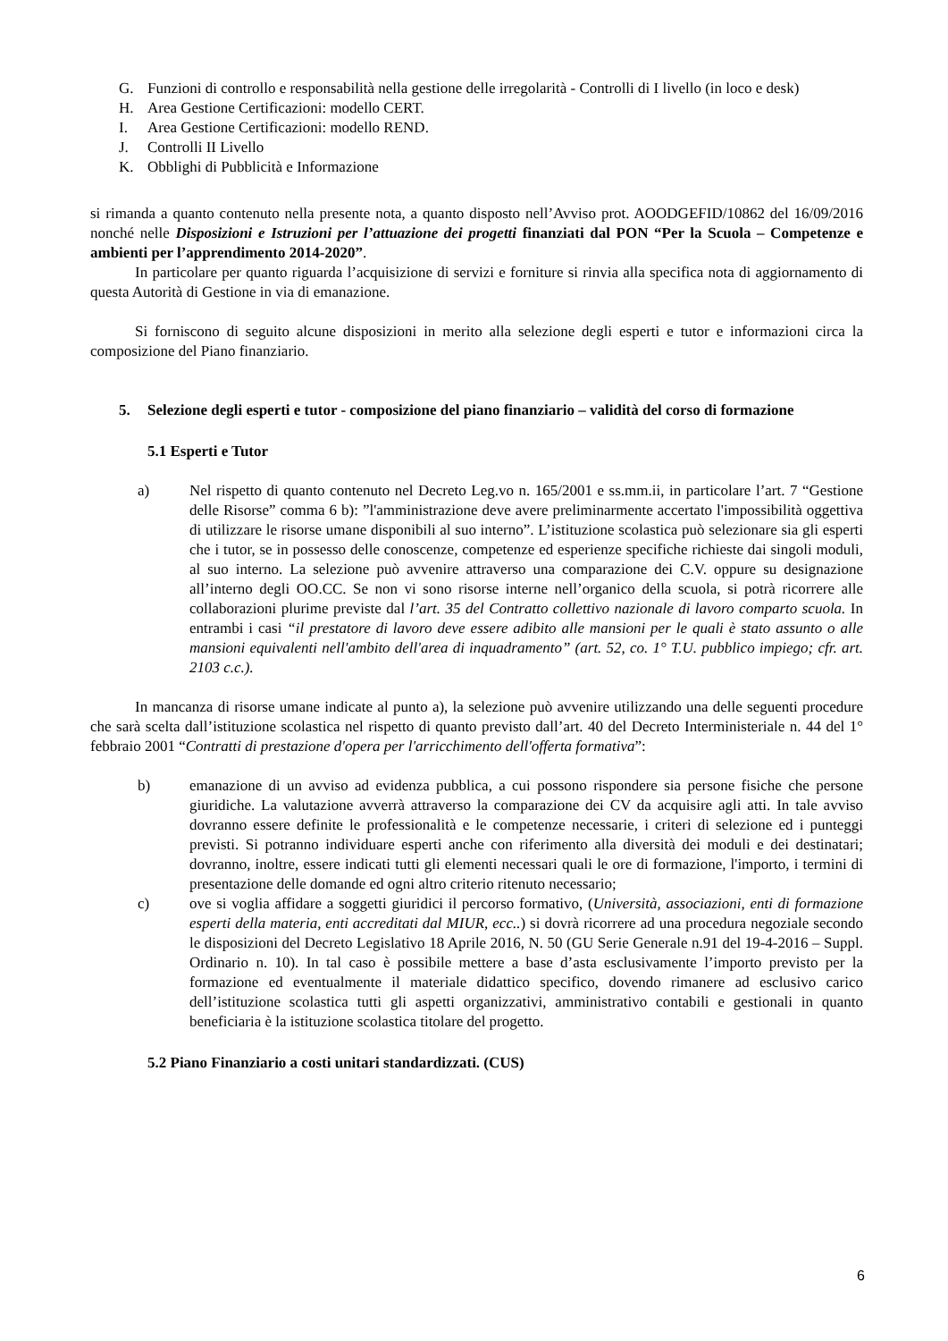G. Funzioni di controllo e responsabilità nella gestione delle irregolarità - Controlli di I livello (in loco e desk)
H. Area Gestione Certificazioni: modello CERT.
I. Area Gestione Certificazioni: modello REND.
J. Controlli II Livello
K. Obblighi di Pubblicità e Informazione
si rimanda a quanto contenuto nella presente nota, a quanto disposto nell’Avviso prot. AOODGEFID/10862 del 16/09/2016 nonché nelle Disposizioni e Istruzioni per l’attuazione dei progetti finanziati dal PON “Per la Scuola – Competenze e ambienti per l’apprendimento 2014-2020”.
In particolare per quanto riguarda l’acquisizione di servizi e forniture si rinvia alla specifica nota di aggiornamento di questa Autorità di Gestione in via di emanazione.
Si forniscono di seguito alcune disposizioni in merito alla selezione degli esperti e tutor e informazioni circa la composizione del Piano finanziario.
5. Selezione degli esperti e tutor - composizione del piano finanziario – validità del corso di formazione
5.1 Esperti e Tutor
a) Nel rispetto di quanto contenuto nel Decreto Leg.vo n. 165/2001 e ss.mm.ii, in particolare l’art. 7 “Gestione delle Risorse” comma 6 b): ”l'amministrazione deve avere preliminarmente accertato l'impossibilità oggettiva di utilizzare le risorse umane disponibili al suo interno”. L’istituzione scolastica può selezionare sia gli esperti che i tutor, se in possesso delle conoscenze, competenze ed esperienze specifiche richieste dai singoli moduli, al suo interno. La selezione può avvenire attraverso una comparazione dei C.V. oppure su designazione all’interno degli OO.CC. Se non vi sono risorse interne nell’organico della scuola, si potrà ricorrere alle collaborazioni plurime previste dal l’art. 35 del Contratto collettivo nazionale di lavoro comparto scuola. In entrambi i casi “il prestatore di lavoro deve essere adibito alle mansioni per le quali è stato assunto o alle mansioni equivalenti nell'ambito dell'area di inquadramento” (art. 52, co. 1° T.U. pubblico impiego; cfr. art. 2103 c.c.).
In mancanza di risorse umane indicate al punto a), la selezione può avvenire utilizzando una delle seguenti procedure che sarà scelta dall’istituzione scolastica nel rispetto di quanto previsto dall’art. 40 del Decreto Interministeriale n. 44 del 1° febbraio 2001 “Contratti di prestazione d'opera per l'arricchimento dell'offerta formativa”:
b) emanazione di un avviso ad evidenza pubblica, a cui possono rispondere sia persone fisiche che persone giuridiche. La valutazione avverrà attraverso la comparazione dei CV da acquisire agli atti. In tale avviso dovranno essere definite le professionalità e le competenze necessarie, i criteri di selezione ed i punteggi previsti. Si potranno individuare esperti anche con riferimento alla diversità dei moduli e dei destinatari; dovranno, inoltre, essere indicati tutti gli elementi necessari quali le ore di formazione, l'importo, i termini di presentazione delle domande ed ogni altro criterio ritenuto necessario;
c) ove si voglia affidare a soggetti giuridici il percorso formativo, (Università, associazioni, enti di formazione esperti della materia, enti accreditati dal MIUR, ecc..) si dovrà ricorrere ad una procedura negoziale secondo le disposizioni del Decreto Legislativo 18 Aprile 2016, N. 50 (GU Serie Generale n.91 del 19-4-2016 – Suppl. Ordinario n. 10). In tal caso è possibile mettere a base d’asta esclusivamente l’importo previsto per la formazione ed eventualmente il materiale didattico specifico, dovendo rimanere ad esclusivo carico dell’istituzione scolastica tutti gli aspetti organizzativi, amministrativo contabili e gestionali in quanto beneficiaria è la istituzione scolastica titolare del progetto.
5.2 Piano Finanziario a costi unitari standardizzati. (CUS)
6